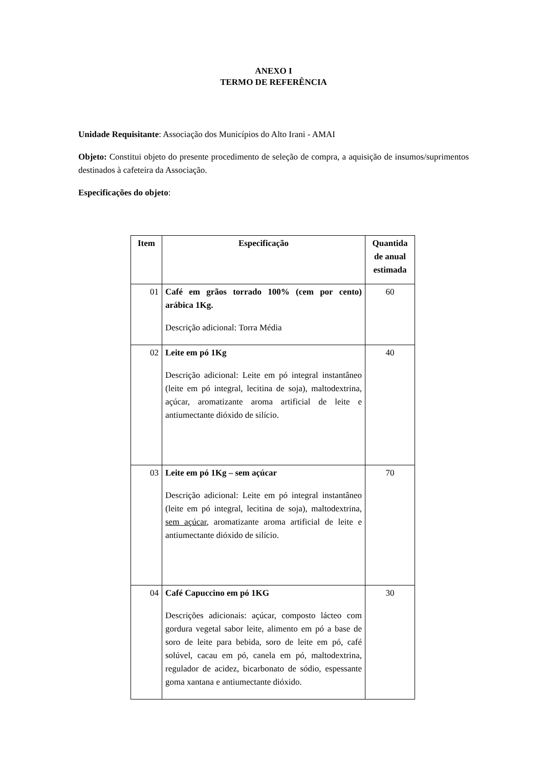ANEXO I
TERMO DE REFERÊNCIA
Unidade Requisitante: Associação dos Municípios do Alto Irani - AMAI
Objeto: Constitui objeto do presente procedimento de seleção de compra, a aquisição de insumos/suprimentos destinados à cafeteira da Associação.
Especificações do objeto:
| Item | Especificação | Quantida de anual estimada |
| --- | --- | --- |
| 01 | Café em grãos torrado 100% (cem por cento) arábica 1Kg. Descrição adicional: Torra Média | 60 |
| 02 | Leite em pó 1Kg Descrição adicional: Leite em pó integral instantâneo (leite em pó integral, lecitina de soja), maltodextrina, açúcar, aromatizante aroma artificial de leite e antiumectante dióxido de silício. | 40 |
| 03 | Leite em pó 1Kg – sem açúcar Descrição adicional: Leite em pó integral instantâneo (leite em pó integral, lecitina de soja), maltodextrina, sem açúcar , aromatizante aroma artificial de leite e antiumectante dióxido de silício. | 70 |
| 04 | Café Capuccino em pó 1KG Descrições adicionais: açúcar, composto lácteo com gordura vegetal sabor leite, alimento em pó a base de soro de leite para bebida, soro de leite em pó, café solúvel, cacau em pó, canela em pó, maltodextrina, regulador de acidez, bicarbonato de sódio, espessante goma xantana e antiumectante dióxido. | 30 |